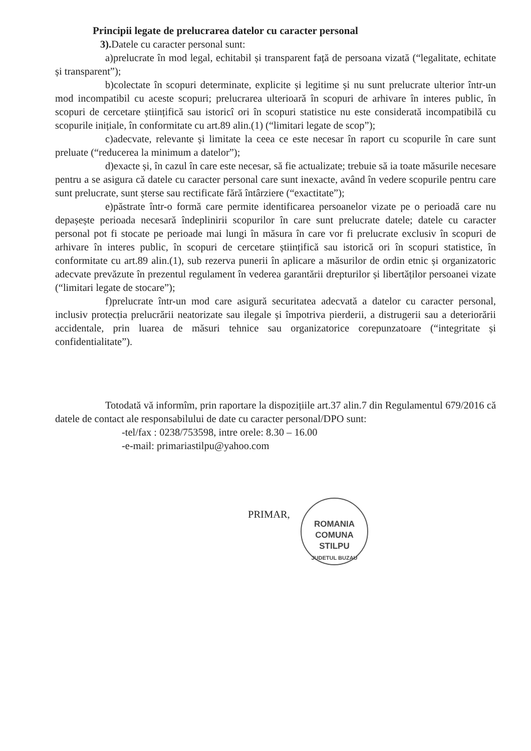Principii legate de prelucrarea datelor cu caracter personal
3). Datele cu caracter personal sunt:
a)prelucrate în mod legal, echitabil și transparent față de persoana vizată (“legalitate, echitate și transparent”);
b)colectate în scopuri determinate, explicite și legitime și nu sunt prelucrate ulterior într-un mod incompatibil cu aceste scopuri; prelucrarea ulterioară în scopuri de arhivare în interes public, în scopuri de cercetare științifică sau istoricî ori în scopuri statistice nu este considerată incompatibilă cu scopurile inițiale, în conformitate cu art.89 alin.(1) (“limitari legate de scop”);
c)adecvate, relevante și limitate la ceea ce este necesar în raport cu scopurile în care sunt preluate (“reducerea la minimum a datelor”);
d)exacte și, în cazul în care este necesar, să fie actualizate; trebuie să ia toate măsurile necesare pentru a se asigura că datele cu caracter personal care sunt inexacte, având în vedere scopurile pentru care sunt prelucrate, sunt șterse sau rectificate fără întârziere (“exactitate”);
e)păstrate într-o formă care permite identificarea persoanelor vizate pe o perioadă care nu depașește perioada necesară îndeplinirii scopurilor în care sunt prelucrate datele; datele cu caracter personal pot fi stocate pe perioade mai lungi în măsura în care vor fi prelucrate exclusiv în scopuri de arhivare în interes public, în scopuri de cercetare științifică sau istorică ori în scopuri statistice, în conformitate cu art.89 alin.(1), sub rezerva punerii în aplicare a măsurilor de ordin etnic și organizatoric adecvate prevăzute în prezentul regulament în vederea garantării drepturilor și libertăților persoanei vizate (“limitari legate de stocare”);
f)prelucrate într-un mod care asigură securitatea adecvată a datelor cu caracter personal, inclusiv protecția prelucrării neatorizate sau ilegale și împotriva pierderii, a distrugerii sau a deteriorării accidentale, prin luarea de măsuri tehnice sau organizatorice corepunzatoare (“integritate și confidentialitate”).
Totodată vă informîm, prin raportare la dispozițiile art.37 alin.7 din Regulamentul 679/2016 că datele de contact ale responsabilului de date cu caracter personal/DPO sunt:
-tel/fax : 0238/753598, intre orele: 8.30 – 16.00
-e-mail: primariastilpu@yahoo.com
PRIMAR,
ROMANIA
COMUNA
STILPU
JUDETUL BUZAU